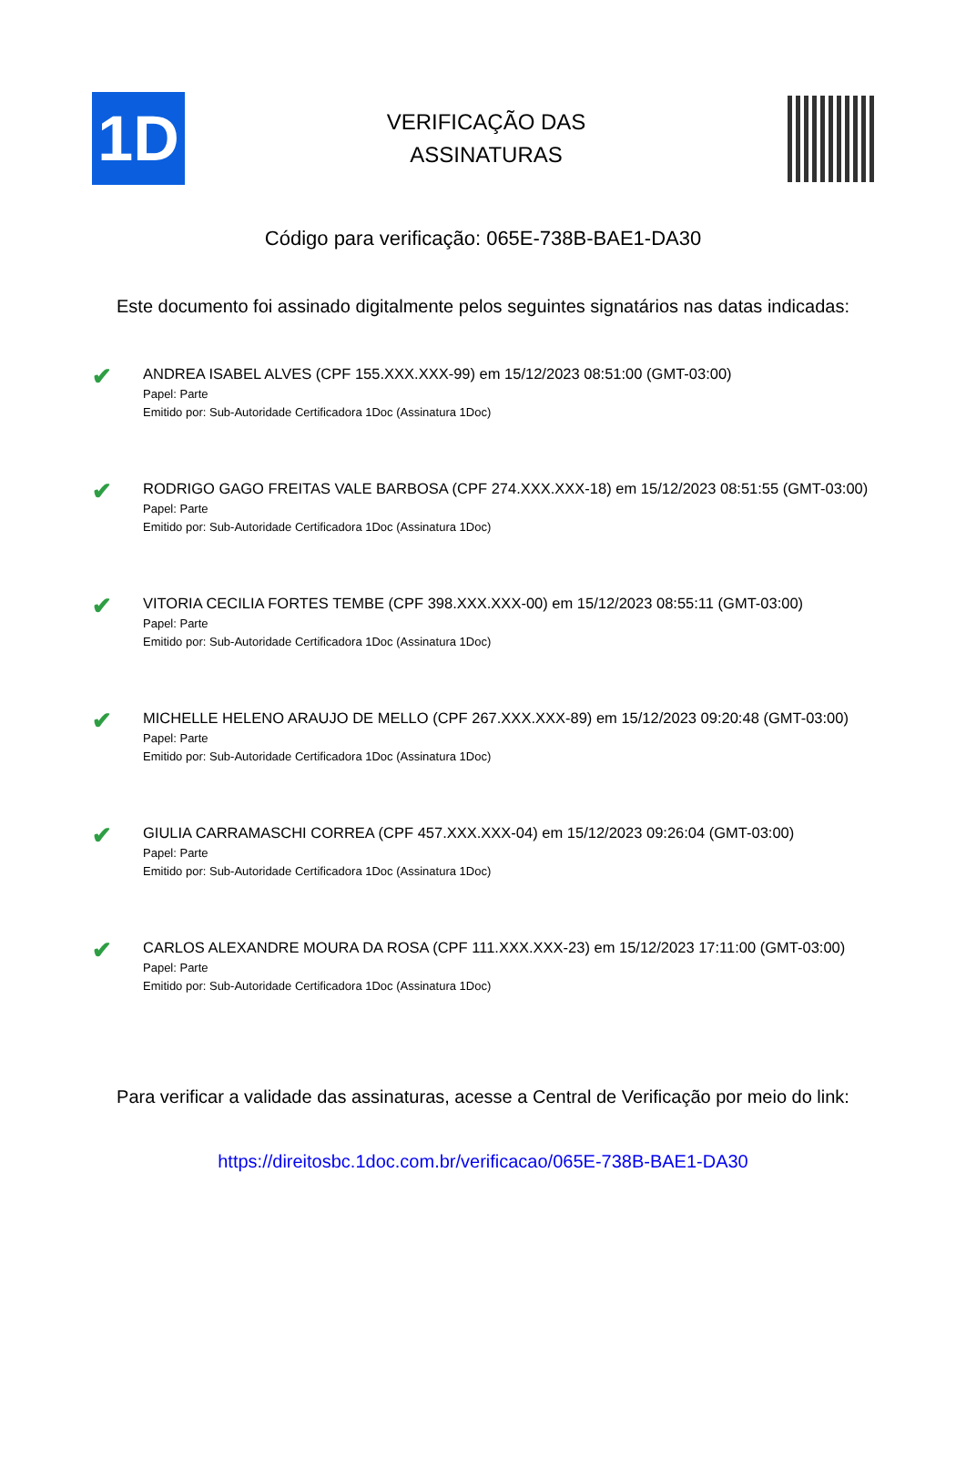1D
VERIFICAÇÃO DAS
ASSINATURAS
Código para verificação: 065E-738B-BAE1-DA30
Este documento foi assinado digitalmente pelos seguintes signatários nas datas indicadas:
✔
ANDREA ISABEL ALVES (CPF 155.XXX.XXX-99) em 15/12/2023 08:51:00 (GMT-03:00)
Papel: Parte
Emitido por: Sub-Autoridade Certificadora 1Doc (Assinatura 1Doc)
✔
RODRIGO GAGO FREITAS VALE BARBOSA (CPF 274.XXX.XXX-18) em 15/12/2023 08:51:55 (GMT-03:00)
Papel: Parte
Emitido por: Sub-Autoridade Certificadora 1Doc (Assinatura 1Doc)
✔
VITORIA CECILIA FORTES TEMBE (CPF 398.XXX.XXX-00) em 15/12/2023 08:55:11 (GMT-03:00)
Papel: Parte
Emitido por: Sub-Autoridade Certificadora 1Doc (Assinatura 1Doc)
✔
MICHELLE HELENO ARAUJO DE MELLO (CPF 267.XXX.XXX-89) em 15/12/2023 09:20:48 (GMT-03:00)
Papel: Parte
Emitido por: Sub-Autoridade Certificadora 1Doc (Assinatura 1Doc)
✔
GIULIA CARRAMASCHI CORREA (CPF 457.XXX.XXX-04) em 15/12/2023 09:26:04 (GMT-03:00)
Papel: Parte
Emitido por: Sub-Autoridade Certificadora 1Doc (Assinatura 1Doc)
✔
CARLOS ALEXANDRE MOURA DA ROSA (CPF 111.XXX.XXX-23) em 15/12/2023 17:11:00 (GMT-03:00)
Papel: Parte
Emitido por: Sub-Autoridade Certificadora 1Doc (Assinatura 1Doc)
Para verificar a validade das assinaturas, acesse a Central de Verificação por meio do link:
https://direitosbc.1doc.com.br/verificacao/065E-738B-BAE1-DA30